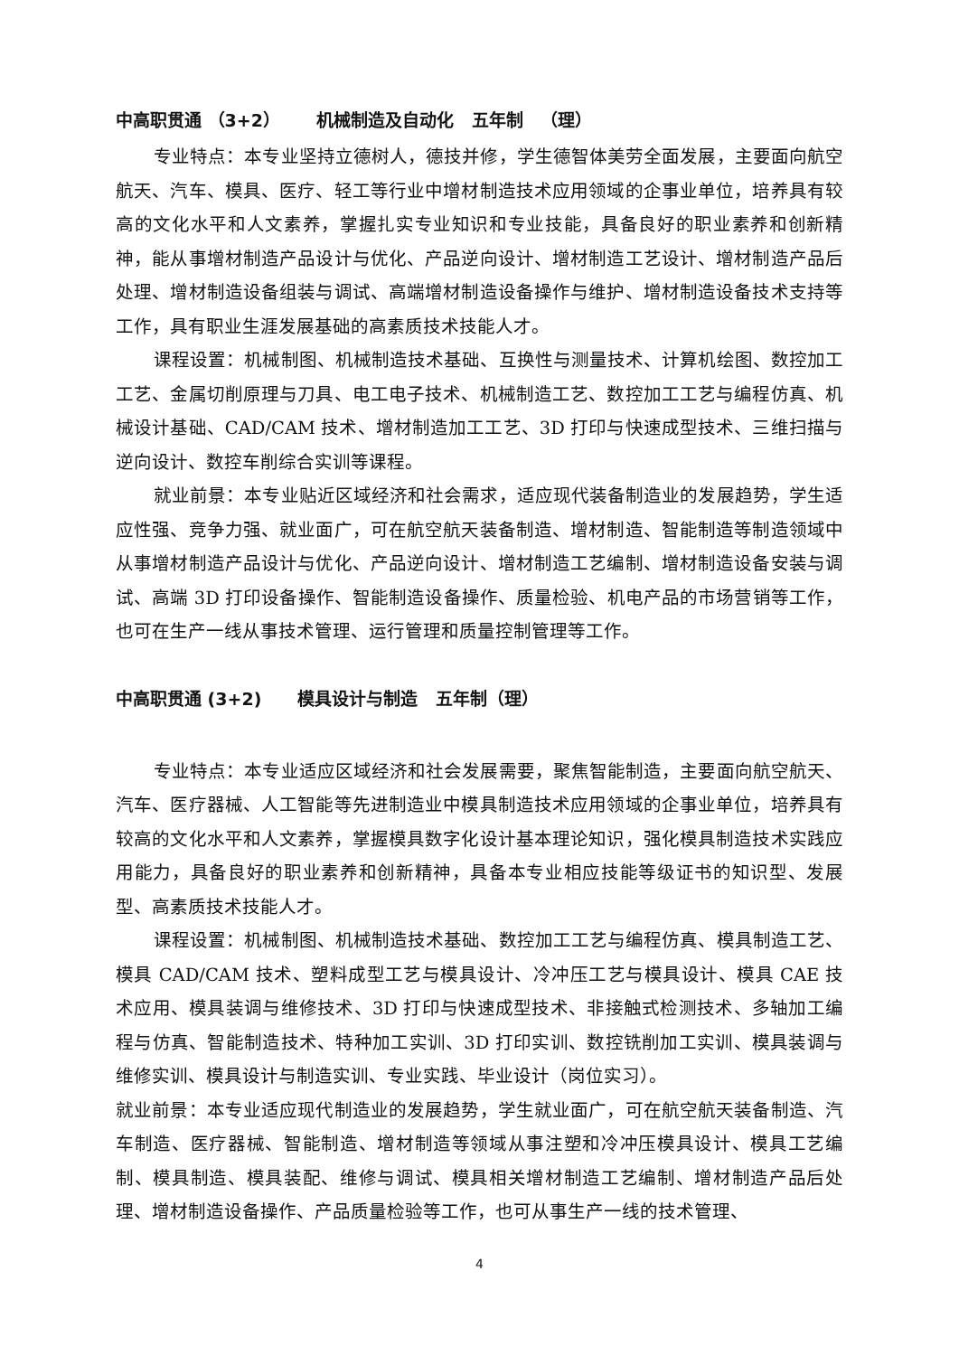中高职贯通 （3+2） 机械制造及自动化 五年制 （理）
专业特点：本专业坚持立德树人，德技并修，学生德智体美劳全面发展，主要面向航空航天、汽车、模具、医疗、轻工等行业中增材制造技术应用领域的企事业单位，培养具有较高的文化水平和人文素养，掌握扎实专业知识和专业技能，具备良好的职业素养和创新精神，能从事增材制造产品设计与优化、产品逆向设计、增材制造工艺设计、增材制造产品后处理、增材制造设备组装与调试、高端增材制造设备操作与维护、增材制造设备技术支持等工作，具有职业生涯发展基础的高素质技术技能人才。
课程设置：机械制图、机械制造技术基础、互换性与测量技术、计算机绘图、数控加工工艺、金属切削原理与刀具、电工电子技术、机械制造工艺、数控加工工艺与编程仿真、机械设计基础、CAD/CAM 技术、增材制造加工工艺、3D 打印与快速成型技术、三维扫描与逆向设计、数控车削综合实训等课程。
就业前景：本专业贴近区域经济和社会需求，适应现代装备制造业的发展趋势，学生适应性强、竞争力强、就业面广，可在航空航天装备制造、增材制造、智能制造等制造领域中从事增材制造产品设计与优化、产品逆向设计、增材制造工艺编制、增材制造设备安装与调试、高端 3D 打印设备操作、智能制造设备操作、质量检验、机电产品的市场营销等工作，也可在生产一线从事技术管理、运行管理和质量控制管理等工作。
中高职贯通 (3+2) 模具设计与制造 五年制（理）
专业特点：本专业适应区域经济和社会发展需要，聚焦智能制造，主要面向航空航天、汽车、医疗器械、人工智能等先进制造业中模具制造技术应用领域的企事业单位，培养具有较高的文化水平和人文素养，掌握模具数字化设计基本理论知识，强化模具制造技术实践应用能力，具备良好的职业素养和创新精神，具备本专业相应技能等级证书的知识型、发展型、高素质技术技能人才。
课程设置：机械制图、机械制造技术基础、数控加工工艺与编程仿真、模具制造工艺、模具 CAD/CAM 技术、塑料成型工艺与模具设计、冷冲压工艺与模具设计、模具 CAE 技术应用、模具装调与维修技术、3D 打印与快速成型技术、非接触式检测技术、多轴加工编程与仿真、智能制造技术、特种加工实训、3D 打印实训、数控铣削加工实训、模具装调与维修实训、模具设计与制造实训、专业实践、毕业设计（岗位实习）。
就业前景：本专业适应现代制造业的发展趋势，学生就业面广，可在航空航天装备制造、汽车制造、医疗器械、智能制造、增材制造等领域从事注塑和冷冲压模具设计、模具工艺编制、模具制造、模具装配、维修与调试、模具相关增材制造工艺编制、增材制造产品后处理、增材制造设备操作、产品质量检验等工作，也可从事生产一线的技术管理、
4